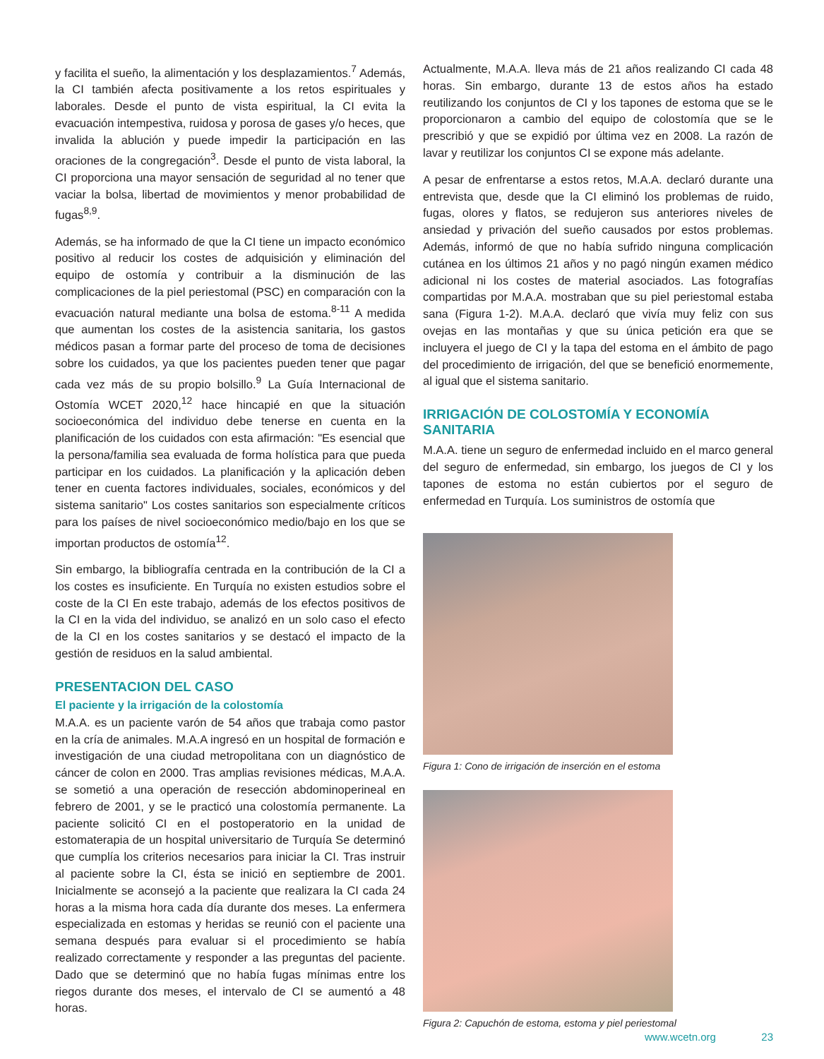y facilita el sueño, la alimentación y los desplazamientos.<sup>7</sup> Además, la CI también afecta positivamente a los retos espirituales y laborales. Desde el punto de vista espiritual, la CI evita la evacuación intempestiva, ruidosa y porosa de gases y/o heces, que invalida la ablución y puede impedir la participación en las oraciones de la congregación<sup>3</sup>. Desde el punto de vista laboral, la CI proporciona una mayor sensación de seguridad al no tener que vaciar la bolsa, libertad de movimientos y menor probabilidad de fugas<sup>8,9</sup>.
Además, se ha informado de que la CI tiene un impacto económico positivo al reducir los costes de adquisición y eliminación del equipo de ostomía y contribuir a la disminución de las complicaciones de la piel periestomal (PSC) en comparación con la evacuación natural mediante una bolsa de estoma.<sup>8-11</sup> A medida que aumentan los costes de la asistencia sanitaria, los gastos médicos pasan a formar parte del proceso de toma de decisiones sobre los cuidados, ya que los pacientes pueden tener que pagar cada vez más de su propio bolsillo.<sup>9</sup> La Guía Internacional de Ostomía WCET 2020,<sup>12</sup> hace hincapié en que la situación socioeconómica del individuo debe tenerse en cuenta en la planificación de los cuidados con esta afirmación: "Es esencial que la persona/familia sea evaluada de forma holística para que pueda participar en los cuidados. La planificación y la aplicación deben tener en cuenta factores individuales, sociales, económicos y del sistema sanitario" Los costes sanitarios son especialmente críticos para los países de nivel socioeconómico medio/bajo en los que se importan productos de ostomía<sup>12</sup>.
Sin embargo, la bibliografía centrada en la contribución de la CI a los costes es insuficiente. En Turquía no existen estudios sobre el coste de la CI En este trabajo, además de los efectos positivos de la CI en la vida del individuo, se analizó en un solo caso el efecto de la CI en los costes sanitarios y se destacó el impacto de la gestión de residuos en la salud ambiental.
PRESENTACION DEL CASO
El paciente y la irrigación de la colostomía
M.A.A. es un paciente varón de 54 años que trabaja como pastor en la cría de animales. M.A.A ingresó en un hospital de formación e investigación de una ciudad metropolitana con un diagnóstico de cáncer de colon en 2000. Tras amplias revisiones médicas, M.A.A. se sometió a una operación de resección abdominoperineal en febrero de 2001, y se le practicó una colostomía permanente. La paciente solicitó CI en el postoperatorio en la unidad de estomaterapia de un hospital universitario de Turquía Se determinó que cumplía los criterios necesarios para iniciar la CI. Tras instruir al paciente sobre la CI, ésta se inició en septiembre de 2001. Inicialmente se aconsejó a la paciente que realizara la CI cada 24 horas a la misma hora cada día durante dos meses. La enfermera especializada en estomas y heridas se reunió con el paciente una semana después para evaluar si el procedimiento se había realizado correctamente y responder a las preguntas del paciente. Dado que se determinó que no había fugas mínimas entre los riegos durante dos meses, el intervalo de CI se aumentó a 48 horas.
Actualmente, M.A.A. lleva más de 21 años realizando CI cada 48 horas. Sin embargo, durante 13 de estos años ha estado reutilizando los conjuntos de CI y los tapones de estoma que se le proporcionaron a cambio del equipo de colostomía que se le prescribió y que se expidió por última vez en 2008. La razón de lavar y reutilizar los conjuntos CI se expone más adelante.
A pesar de enfrentarse a estos retos, M.A.A. declaró durante una entrevista que, desde que la CI eliminó los problemas de ruido, fugas, olores y flatos, se redujeron sus anteriores niveles de ansiedad y privación del sueño causados por estos problemas. Además, informó de que no había sufrido ninguna complicación cutánea en los últimos 21 años y no pagó ningún examen médico adicional ni los costes de material asociados. Las fotografías compartidas por M.A.A. mostraban que su piel periestomal estaba sana (Figura 1-2). M.A.A. declaró que vivía muy feliz con sus ovejas en las montañas y que su única petición era que se incluyera el juego de CI y la tapa del estoma en el ámbito de pago del procedimiento de irrigación, del que se benefició enormemente, al igual que el sistema sanitario.
IRRIGACIÓN DE COLOSTOMÍA Y ECONOMÍA SANITARIA
M.A.A. tiene un seguro de enfermedad incluido en el marco general del seguro de enfermedad, sin embargo, los juegos de CI y los tapones de estoma no están cubiertos por el seguro de enfermedad en Turquía. Los suministros de ostomía que
Figura 1: Cono de irrigación de inserción en el estoma
Figura 2: Capuchón de estoma, estoma y piel periestomal
www.wcetn.org 23